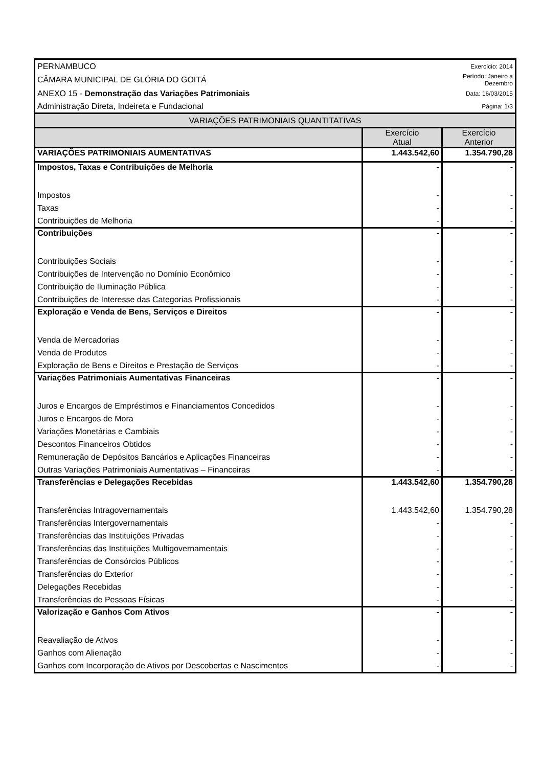| PERNAMBUCO | | Exercício: 2014 |
| CÂMARA MUNICIPAL DE GLÓRIA DO GOITÁ | | Período: Janeiro a Dezembro |
| ANEXO 15 - Demonstração das Variações Patrimoniais | | Data: 16/03/2015 |
| Administração Direta, Indeireta e Fundacional | | Página: 1/3 |
| VARIAÇÕES PATRIMONIAIS QUANTITATIVAS | | |
| | Exercício Atual | Exercício Anterior |
| VARIAÇÕES PATRIMONIAIS AUMENTATIVAS | 1.443.542,60 | 1.354.790,28 |
| Impostos, Taxas e Contribuições de Melhoria | - | - |
| Impostos | - | - |
| Taxas | - | - |
| Contribuições de Melhoria | - | - |
| Contribuições | - | - |
| Contribuições Sociais | - | - |
| Contribuições de Intervenção no Domínio Econômico | - | - |
| Contribuição de Iluminação Pública | - | - |
| Contribuições de Interesse das Categorias Profissionais | - | - |
| Exploração e Venda de Bens, Serviços e Direitos | - | - |
| Venda de Mercadorias | - | - |
| Venda de Produtos | - | - |
| Exploração de Bens e Direitos e Prestação de Serviços | - | - |
| Variações Patrimoniais Aumentativas Financeiras | - | - |
| Juros e Encargos de Empréstimos e Financiamentos Concedidos | - | - |
| Juros e Encargos de Mora | - | - |
| Variações Monetárias e Cambiais | - | - |
| Descontos Financeiros Obtidos | - | - |
| Remuneração de Depósitos Bancários e Aplicações Financeiras | - | - |
| Outras Variações Patrimoniais Aumentativas – Financeiras | - | - |
| Transferências e Delegações Recebidas | 1.443.542,60 | 1.354.790,28 |
| Transferências Intragovernamentais | 1.443.542,60 | 1.354.790,28 |
| Transferências Intergovernamentais | - | - |
| Transferências das Instituições Privadas | - | - |
| Transferências das Instituições Multigovernamentais | - | - |
| Transferências de Consórcios Públicos | - | - |
| Transferências do Exterior | - | - |
| Delegações Recebidas | - | - |
| Transferências de Pessoas Físicas | - | - |
| Valorização e Ganhos Com Ativos | - | - |
| Reavaliação de Ativos | - | - |
| Ganhos com Alienação | - | - |
| Ganhos com Incorporação de Ativos por Descobertas e Nascimentos | - | - |